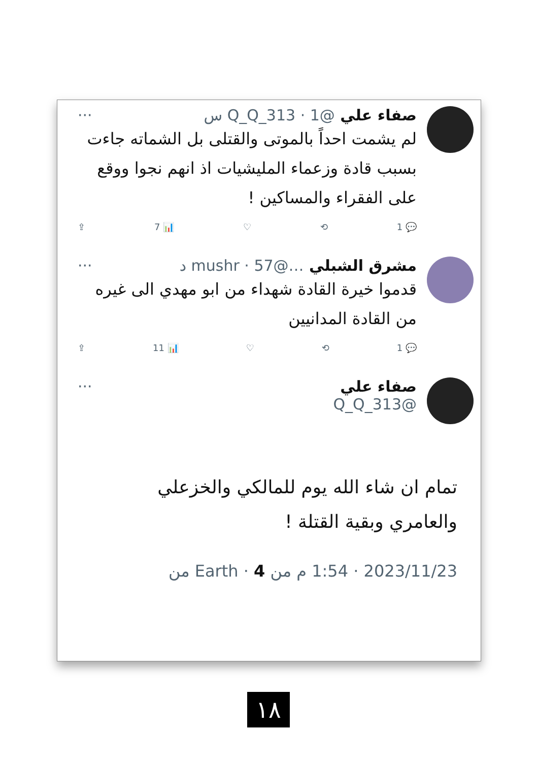صفاء علي @Q_Q_313 · 1 س ···
لم يشمت احداً بالموتى والقتلى بل الشماته جاءت بسبب قادة وزعماء المليشيات اذ انهم نجوا ووقع على الفقراء والمساكين !
💬 1 ⟲ ♡ 📊 7 ⇪
مشرق الشبلي …@mushr · 57 د ···
قدموا خيرة القادة شهداء من ابو مهدي الى غيره من القادة المدانيين
💬 1 ⟲ ♡ 📊 11 ⇪
صفاء علي ···
@Q_Q_313
تمام ان شاء الله يوم للمالكي والخزعلي والعامري وبقية القتلة !
2023/11/23 · 1:54 م من Earth · 4 من
١٨